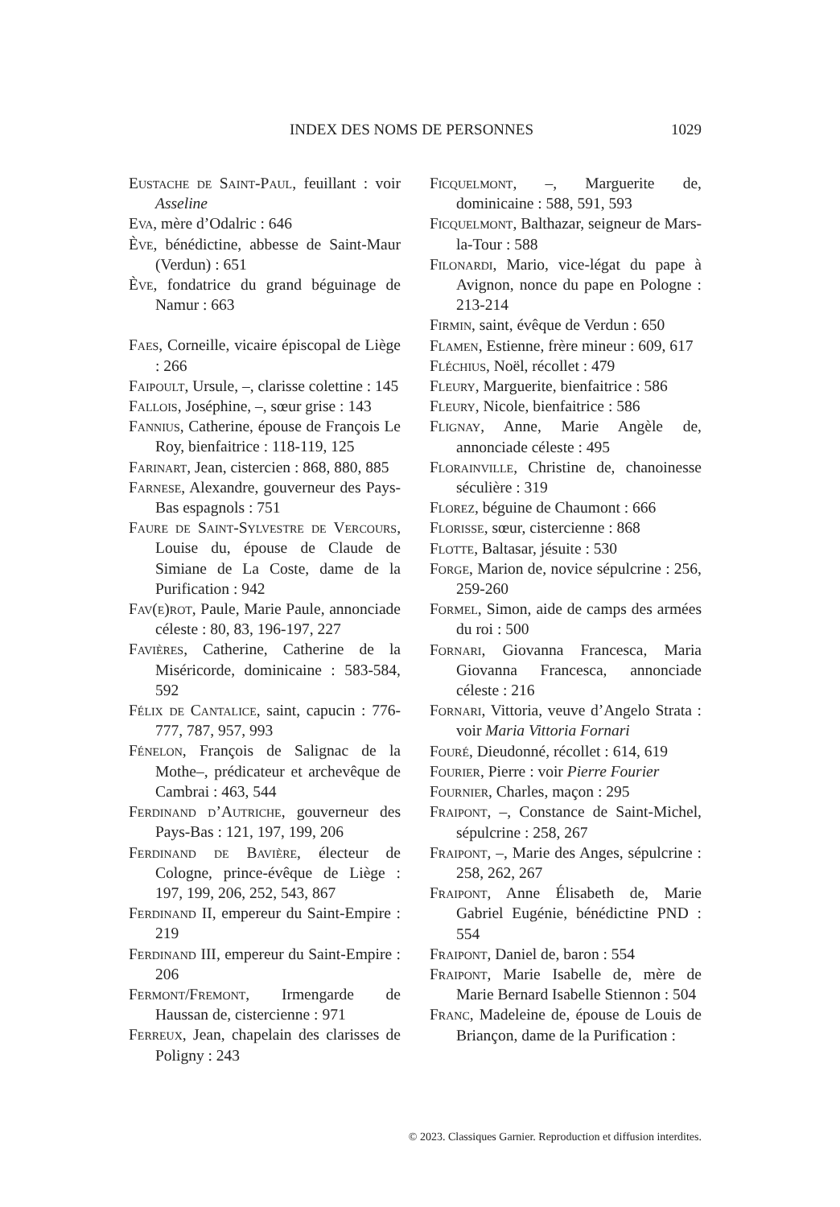INDEX DES NOMS DE PERSONNES 1029
Eustache de Saint-Paul, feuillant : voir Asseline
Eva, mère d’Odalric : 646
Ève, bénédictine, abbesse de Saint-Maur (Verdun) : 651
Ève, fondatrice du grand béguinage de Namur : 663
Faes, Corneille, vicaire épiscopal de Liège : 266
Faipoult, Ursule, –, clarisse colettine : 145
Fallois, Joséphine, –, sœur grise : 143
Fannius, Catherine, épouse de François Le Roy, bienfaitrice : 118-119, 125
Farinart, Jean, cistercien : 868, 880, 885
Farnese, Alexandre, gouverneur des Pays-Bas espagnols : 751
Faure de Saint-Sylvestre de Vercours, Louise du, épouse de Claude de Simiane de La Coste, dame de la Purification : 942
Fav(e)rot, Paule, Marie Paule, annonciade céleste : 80, 83, 196-197, 227
Favières, Catherine, Catherine de la Miséricorde, dominicaine : 583-584, 592
Félix de Cantalice, saint, capucin : 776-777, 787, 957, 993
Fénelon, François de Salignac de la Mothe–, prédicateur et archevêque de Cambrai : 463, 544
Ferdinand d’Autriche, gouverneur des Pays-Bas : 121, 197, 199, 206
Ferdinand de Bavière, électeur de Cologne, prince-évêque de Liège : 197, 199, 206, 252, 543, 867
Ferdinand II, empereur du Saint-Empire : 219
Ferdinand III, empereur du Saint-Empire : 206
Fermont/Fremont, Irmengarde de Haussan de, cistercienne : 971
Ferreux, Jean, chapelain des clarisses de Poligny : 243
Ficquelmont, –, Marguerite de, dominicaine : 588, 591, 593
Ficquelmont, Balthazar, seigneur de Mars-la-Tour : 588
Filonardi, Mario, vice-légat du pape à Avignon, nonce du pape en Pologne : 213-214
Firmin, saint, évêque de Verdun : 650
Flamen, Estienne, frère mineur : 609, 617
Fléchius, Noël, récollet : 479
Fleury, Marguerite, bienfaitrice : 586
Fleury, Nicole, bienfaitrice : 586
Flignay, Anne, Marie Angèle de, annonciade céleste : 495
Florainville, Christine de, chanoinesse séculière : 319
Florez, béguine de Chaumont : 666
Florisse, sœur, cistercienne : 868
Flotte, Baltasar, jésuite : 530
Forge, Marion de, novice sépulcrine : 256, 259-260
Formel, Simon, aide de camps des armées du roi : 500
Fornari, Giovanna Francesca, Maria Giovanna Francesca, annonciade céleste : 216
Fornari, Vittoria, veuve d’Angelo Strata : voir Maria Vittoria Fornari
Fouré, Dieudonné, récollet : 614, 619
Fourier, Pierre : voir Pierre Fourier
Fournier, Charles, maçon : 295
Fraipont, –, Constance de Saint-Michel, sépulcrine : 258, 267
Fraipont, –, Marie des Anges, sépulcrine : 258, 262, 267
Fraipont, Anne Élisabeth de, Marie Gabriel Eugénie, bénédictine PND : 554
Fraipont, Daniel de, baron : 554
Fraipont, Marie Isabelle de, mère de Marie Bernard Isabelle Stiennon : 504
Franc, Madeleine de, épouse de Louis de Briançon, dame de la Purification :
© 2023. Classiques Garnier. Reproduction et diffusion interdites.